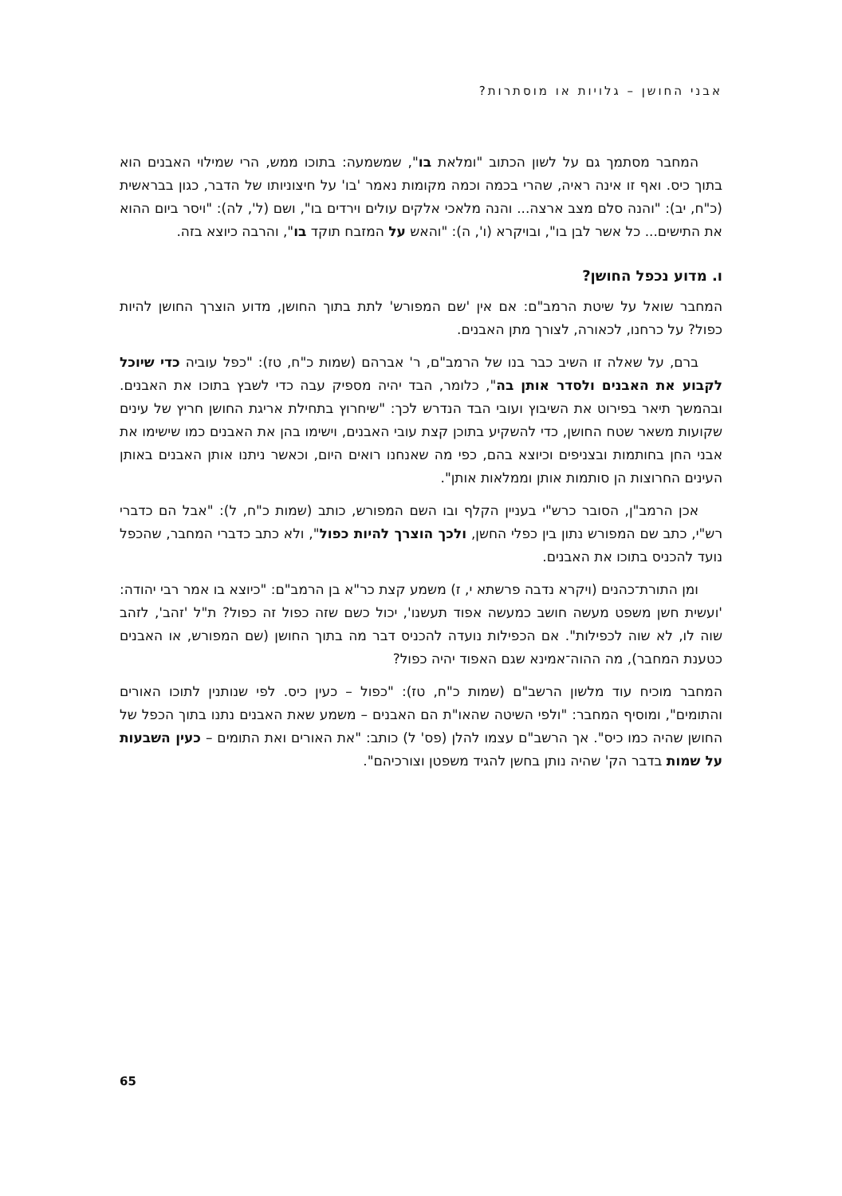אבני החושן – גלויות או מוסתרות?
המחבר מסתמך גם על לשון הכתוב "ומלאת בו", שמשמעה: בתוכו ממש, הרי שמילוי האבנים הוא בתוך כיס. ואף זו אינה ראיה, שהרי בכמה וכמה מקומות נאמר 'בו' על חיצוניותו של הדבר, כגון בבראשית (כ"ח, יב): "והנה סלם מצב ארצה... והנה מלאכי אלקים עולים וירדים בו", ושם (ל', לה): "ויסר ביום ההוא את התישים... כל אשר לבן בו", ובויקרא (ו', ה): "והאש על המזבח תוקד בו", והרבה כיוצא בזה.
ו. מדוע נכפל החושן?
המחבר שואל על שיטת הרמב"ם: אם אין 'שם המפורש' לתת בתוך החושן, מדוע הוצרך החושן להיות כפול? על כרחנו, לכאורה, לצורך מתן האבנים.
ברם, על שאלה זו השיב כבר בנו של הרמב"ם, ר' אברהם (שמות כ"ח, טז): "כפל עוביה כדי שיוכל לקבוע את האבנים ולסדר אותן בה", כלומר, הבד יהיה מספיק עבה כדי לשבץ בתוכו את האבנים. ובהמשך תיאר בפירוט את השיבוץ ועובי הבד הנדרש לכך: "שיחרוץ בתחילת אריגת החושן חריץ של עינים שקועות משאר שטח החושן, כדי להשקיע בתוכן קצת עובי האבנים, וישימו בהן את האבנים כמו שישימו את אבני החן בחותמות ובצניפים וכיוצא בהם, כפי מה שאנחנו רואים היום, וכאשר ניתנו אותן האבנים באותן העינים החרוצות הן סותמות אותן וממלאות אותן".
אכן הרמב"ן, הסובר כרש"י בעניין הקלף ובו השם המפורש, כותב (שמות כ"ח, ל): "אבל הם כדברי רש"י, כתב שם המפורש נתון בין כפלי החשן, ולכך הוצרך להיות כפול", ולא כתב כדברי המחבר, שהכפל נועד להכניס בתוכו את האבנים.
ומן התורת־כהנים (ויקרא נדבה פרשתא י, ז) משמע קצת כר"א בן הרמב"ם: "כיוצא בו אמר רבי יהודה: 'ועשית חשן משפט מעשה חושב כמעשה אפוד תעשנו', יכול כשם שזה כפול זה כפול? ת"ל 'זהב', לזהב שוה לו, לא שוה לכפילות". אם הכפילות נועדה להכניס דבר מה בתוך החושן (שם המפורש, או האבנים כטענת המחבר), מה ההוה־אמינא שגם האפוד יהיה כפול?
המחבר מוכיח עוד מלשון הרשב"ם (שמות כ"ח, טז): "כפול – כעין כיס. לפי שנותנין לתוכו האורים והתומים", ומוסיף המחבר: "ולפי השיטה שהאו"ת הם האבנים – משמע שאת האבנים נתנו בתוך הכפל של החושן שהיה כמו כיס". אך הרשב"ם עצמו להלן (פס' ל) כותב: "את האורים ואת התומים – כעין השבעות על שמות בדבר הק' שהיה נותן בחשן להגיד משפטן וצורכיהם".
65